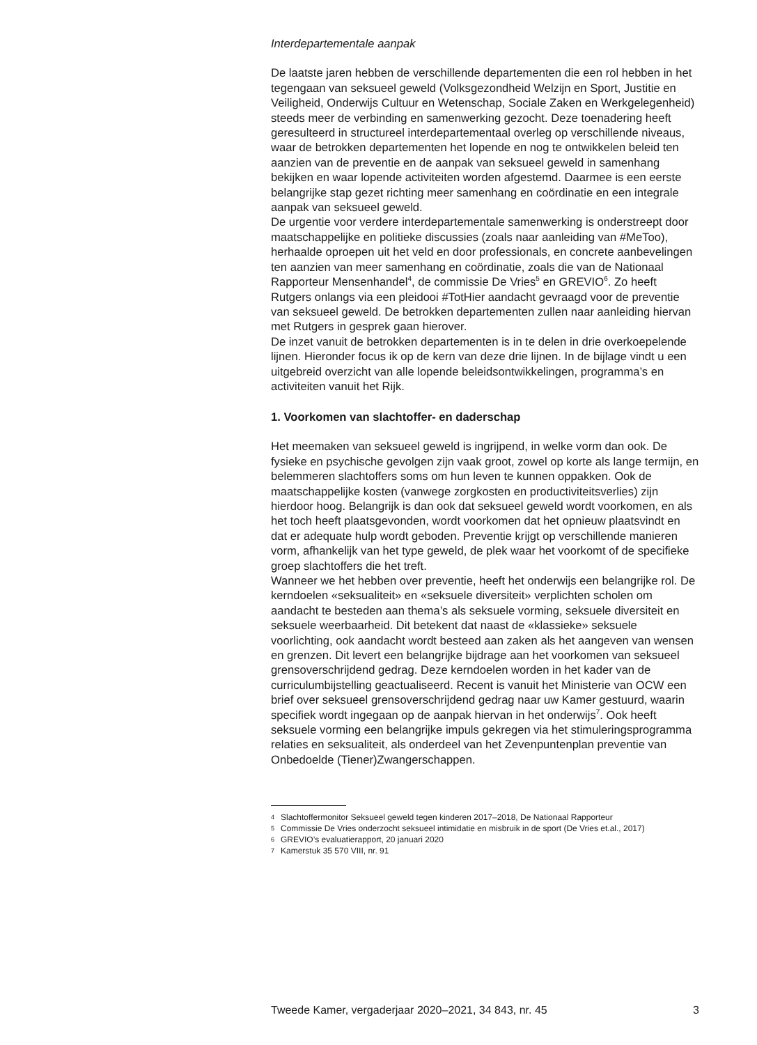Interdepartementale aanpak
De laatste jaren hebben de verschillende departementen die een rol hebben in het tegengaan van seksueel geweld (Volksgezondheid Welzijn en Sport, Justitie en Veiligheid, Onderwijs Cultuur en Wetenschap, Sociale Zaken en Werkgelegenheid) steeds meer de verbinding en samenwerking gezocht. Deze toenadering heeft geresulteerd in structureel interdepartementaal overleg op verschillende niveaus, waar de betrokken departementen het lopende en nog te ontwikkelen beleid ten aanzien van de preventie en de aanpak van seksueel geweld in samenhang bekijken en waar lopende activiteiten worden afgestemd. Daarmee is een eerste belangrijke stap gezet richting meer samenhang en coördinatie en een integrale aanpak van seksueel geweld.
De urgentie voor verdere interdepartementale samenwerking is onderstreept door maatschappelijke en politieke discussies (zoals naar aanleiding van #MeToo), herhaalde oproepen uit het veld en door professionals, en concrete aanbevelingen ten aanzien van meer samenhang en coördinatie, zoals die van de Nationaal Rapporteur Mensenhandel<sup>4</sup>, de commissie De Vries<sup>5</sup> en GREVIO<sup>6</sup>. Zo heeft Rutgers onlangs via een pleidooi #TotHier aandacht gevraagd voor de preventie van seksueel geweld. De betrokken departementen zullen naar aanleiding hiervan met Rutgers in gesprek gaan hierover.
De inzet vanuit de betrokken departementen is in te delen in drie overkoepelende lijnen. Hieronder focus ik op de kern van deze drie lijnen. In de bijlage vindt u een uitgebreid overzicht van alle lopende beleidsontwikkelingen, programma’s en activiteiten vanuit het Rijk.
1. Voorkomen van slachtoffer- en daderschap
Het meemaken van seksueel geweld is ingrijpend, in welke vorm dan ook. De fysieke en psychische gevolgen zijn vaak groot, zowel op korte als lange termijn, en belemmeren slachtoffers soms om hun leven te kunnen oppakken. Ook de maatschappelijke kosten (vanwege zorgkosten en productiviteitsverlies) zijn hierdoor hoog. Belangrijk is dan ook dat seksueel geweld wordt voorkomen, en als het toch heeft plaatsgevonden, wordt voorkomen dat het opnieuw plaatsvindt en dat er adequate hulp wordt geboden. Preventie krijgt op verschillende manieren vorm, afhankelijk van het type geweld, de plek waar het voorkomt of de specifieke groep slachtoffers die het treft.
Wanneer we het hebben over preventie, heeft het onderwijs een belangrijke rol. De kerndoelen «seksualiteit» en «seksuele diversiteit» verplichten scholen om aandacht te besteden aan thema’s als seksuele vorming, seksuele diversiteit en seksuele weerbaarheid. Dit betekent dat naast de «klassieke» seksuele voorlichting, ook aandacht wordt besteed aan zaken als het aangeven van wensen en grenzen. Dit levert een belangrijke bijdrage aan het voorkomen van seksueel grensoverschrijdend gedrag. Deze kerndoelen worden in het kader van de curriculumbijstelling geactualiseerd. Recent is vanuit het Ministerie van OCW een brief over seksueel grensoverschrijdend gedrag naar uw Kamer gestuurd, waarin specifiek wordt ingegaan op de aanpak hiervan in het onderwijs<sup>7</sup>. Ook heeft seksuele vorming een belangrijke impuls gekregen via het stimuleringsprogramma relaties en seksualiteit, als onderdeel van het Zevenpuntenplan preventie van Onbedoelde (Tiener)Zwangerschappen.
4
Slachtoffermonitor Seksueel geweld tegen kinderen 2017–2018, De Nationaal Rapporteur
5
Commissie De Vries onderzocht seksueel intimidatie en misbruik in de sport (De Vries et.al., 2017)
6
GREVIO’s evaluatierapport, 20 januari 2020
7
Kamerstuk 35 570 VIII, nr. 91
Tweede Kamer, vergaderjaar 2020–2021, 34 843, nr. 45 3